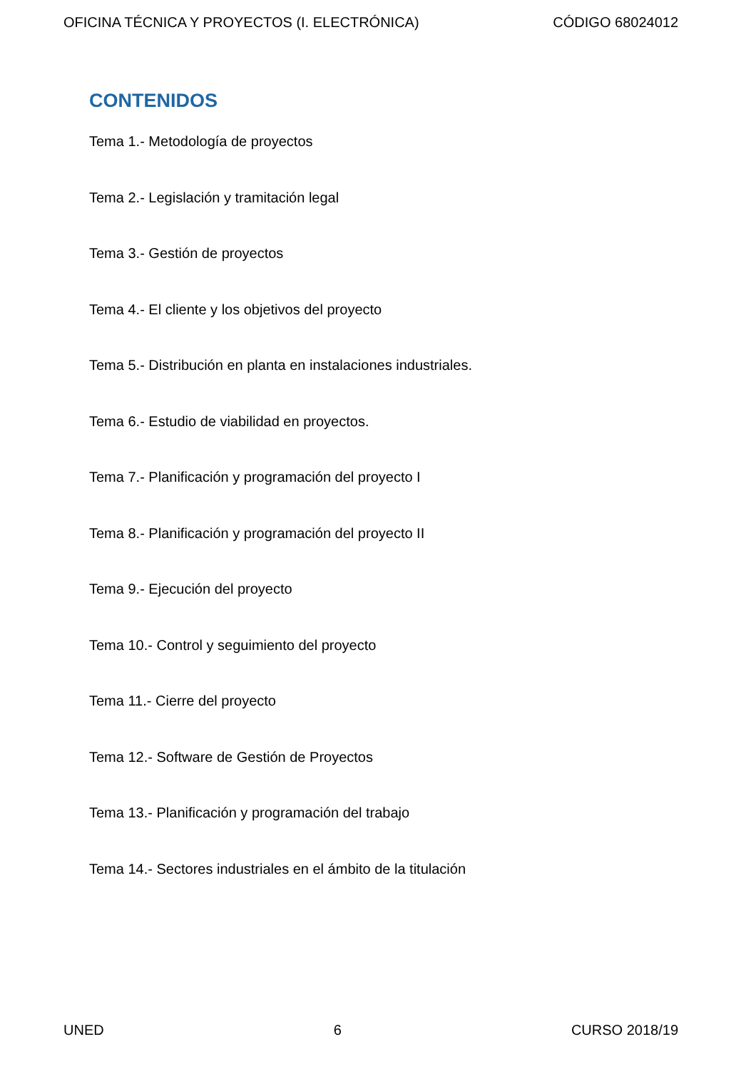OFICINA TÉCNICA Y PROYECTOS (I. ELECTRÓNICA) CÓDIGO 68024012
CONTENIDOS
Tema 1.- Metodología de proyectos
Tema 2.- Legislación y tramitación legal
Tema 3.- Gestión de proyectos
Tema 4.- El cliente y los objetivos del proyecto
Tema 5.- Distribución en planta en instalaciones industriales.
Tema 6.- Estudio de viabilidad en proyectos.
Tema 7.- Planificación y programación del proyecto I
Tema 8.- Planificación y programación del proyecto II
Tema 9.- Ejecución del proyecto
Tema 10.- Control y seguimiento del proyecto
Tema 11.- Cierre del proyecto
Tema 12.- Software de Gestión de Proyectos
Tema 13.- Planificación y programación del trabajo
Tema 14.- Sectores industriales en el ámbito de la titulación
UNED 6 CURSO 2018/19